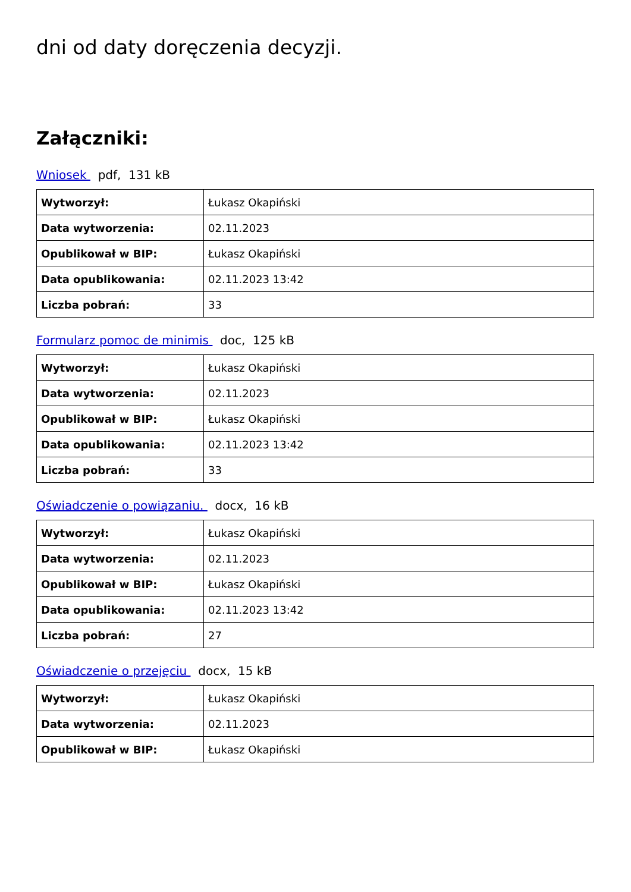dni od daty doręczenia decyzji.
Załączniki:
Wniosek pdf, 131 kB
| Wytworzył: | Łukasz Okapiński |
| Data wytworzenia: | 02.11.2023 |
| Opublikował w BIP: | Łukasz Okapiński |
| Data opublikowania: | 02.11.2023 13:42 |
| Liczba pobrań: | 33 |
Formularz pomoc de minimis doc, 125 kB
| Wytworzył: | Łukasz Okapiński |
| Data wytworzenia: | 02.11.2023 |
| Opublikował w BIP: | Łukasz Okapiński |
| Data opublikowania: | 02.11.2023 13:42 |
| Liczba pobrań: | 33 |
Oświadczenie o powiązaniu. docx, 16 kB
| Wytworzył: | Łukasz Okapiński |
| Data wytworzenia: | 02.11.2023 |
| Opublikował w BIP: | Łukasz Okapiński |
| Data opublikowania: | 02.11.2023 13:42 |
| Liczba pobrań: | 27 |
Oświadczenie o przejęciu docx, 15 kB
| Wytworzył: | Łukasz Okapiński |
| Data wytworzenia: | 02.11.2023 |
| Opublikował w BIP: | Łukasz Okapiński |